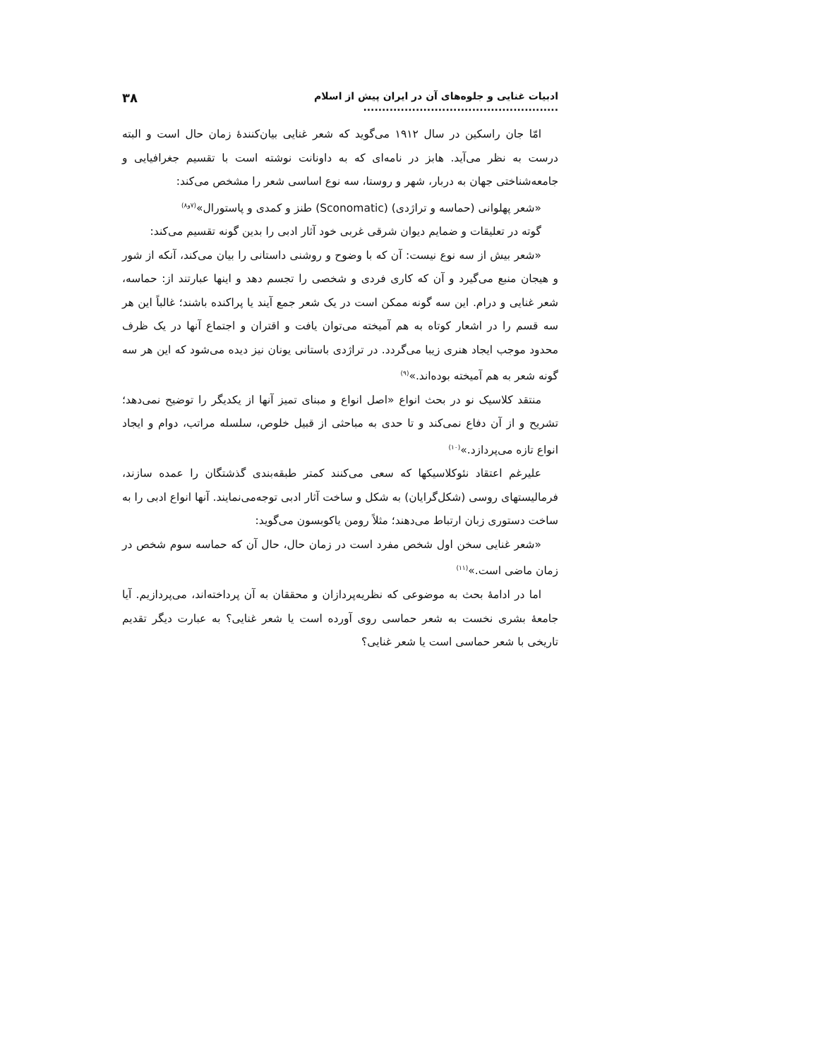ادبیات غنایی و جلوه‌های آن در ایران پیش از اسلام .................................................... ۳۸
امّا جان راسکین در سال ۱۹۱۲ می‌گوید که شعر غنایی بیان‌کنندهٔ زمان حال است و البته درست به نظر می‌آید. هابز در نامه‌ای که به داونانت نوشته است با تقسیم جغرافیایی و جامعه‌شناختی جهان به دربار، شهر و روستا، سه نوع اساسی شعر را مشخص می‌کند:
«شعر پهلوانی (حماسه و تراژدی) (Sconomatic) طنز و کمدی و پاستورال»<sup>(۷و۸)</sup>
گوته در تعلیقات و ضمایم دیوان شرقی غربی خود آثار ادبی را بدین گونه تقسیم می‌کند:
«شعر بیش از سه نوع نیست: آن که با وضوح و روشنی داستانی را بیان می‌کند، آنکه از شور و هیجان منبع می‌گیرد و آن که کاری فردی و شخصی را تجسم دهد و اینها عبارتند از: حماسه، شعر غنایی و درام. این سه گونه ممکن است در یک شعر جمع آیند یا پراکنده باشند؛ غالباً این هر سه قسم را در اشعار کوتاه به هم آمیخته می‌توان یافت و اقتران و اجتماع آنها در یک ظرف محدود موجب ایجاد هنری زیبا می‌گردد. در تراژدی باستانی یونان نیز دیده می‌شود که این هر سه گونه شعر به هم آمیخته بوده‌اند.»<sup>(۹)</sup>
منتقد کلاسیک نو در بحث انواع «اصل انواع و مبنای تمیز آنها از یکدیگر را توضیح نمی‌دهد؛ تشریح و از آن دفاع نمی‌کند و تا حدی به مباحثی از قبیل خلوص، سلسله مراتب، دوام و ایجاد انواع تازه می‌پردازد.»<sup>(۱۰)</sup>
علیرغم اعتقاد نئوکلاسیکها که سعی می‌کنند کمتر طبقه‌بندی گذشتگان را عمده سازند، فرمالیستهای روسی (شکل‌گرایان) به شکل و ساخت آثار ادبی توجه‌می‌نمایند. آنها انواع ادبی را به ساخت دستوری زبان ارتباط می‌دهند؛ مثلاً رومن یاکوبسون می‌گوید:
«شعر غنایی سخن اول شخص مفرد است در زمان حال، حال آن که حماسه سوم شخص در زمان ماضی است.»<sup>(۱۱)</sup>
اما در ادامهٔ بحث به موضوعی که نظریه‌پردازان و محققان به آن پرداخته‌اند، می‌پردازیم. آیا جامعهٔ بشری نخست به شعر حماسی روی آورده است یا شعر غنایی؟ به عبارت دیگر تقدیم تاریخی با شعر حماسی است یا شعر غنایی؟